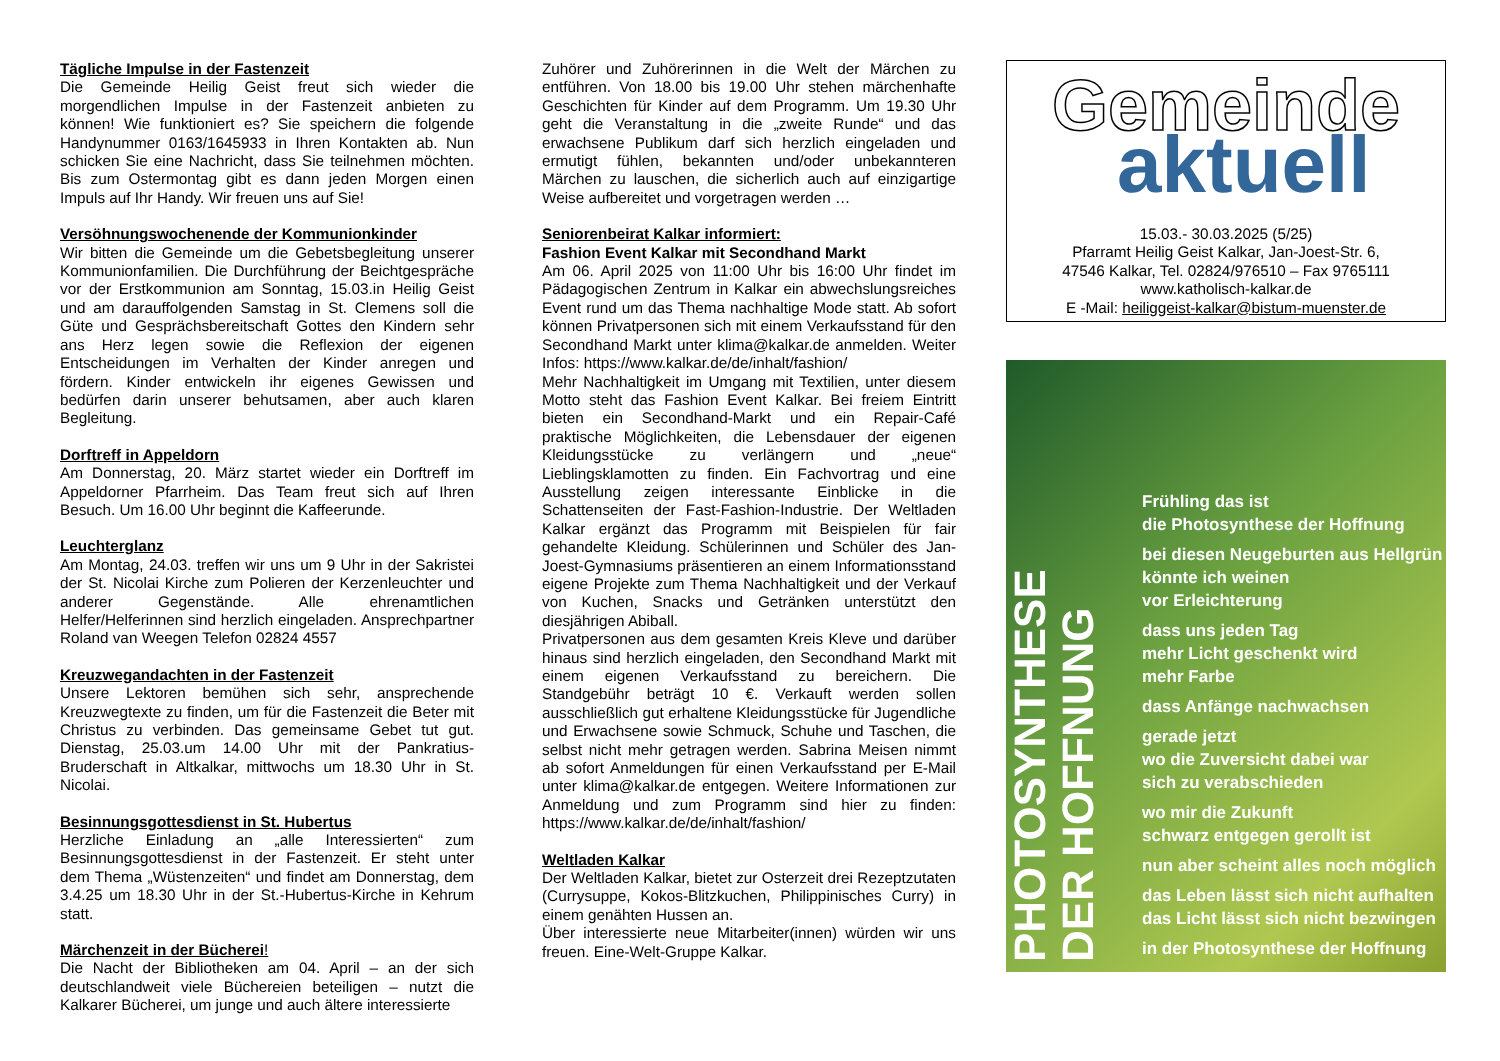Tägliche Impulse in der Fastenzeit
Die Gemeinde Heilig Geist freut sich wieder die morgendlichen Impulse in der Fastenzeit anbieten zu können! Wie funktioniert es? Sie speichern die folgende Handynummer 0163/1645933 in Ihren Kontakten ab. Nun schicken Sie eine Nachricht, dass Sie teilnehmen möchten. Bis zum Ostermontag gibt es dann jeden Morgen einen Impuls auf Ihr Handy. Wir freuen uns auf Sie!
Versöhnungswochenende der Kommunionkinder
Wir bitten die Gemeinde um die Gebetsbegleitung unserer Kommunionfamilien. Die Durchführung der Beichtgespräche vor der Erstkommunion am Sonntag, 15.03.in Heilig Geist und am darauffolgenden Samstag in St. Clemens soll die Güte und Gesprächsbereitschaft Gottes den Kindern sehr ans Herz legen sowie die Reflexion der eigenen Entscheidungen im Verhalten der Kinder anregen und fördern. Kinder entwickeln ihr eigenes Gewissen und bedürfen darin unserer behutsamen, aber auch klaren Begleitung.
Dorftreff in Appeldorn
Am Donnerstag, 20. März startet wieder ein Dorftreff im Appeldorner Pfarrheim. Das Team freut sich auf Ihren Besuch. Um 16.00 Uhr beginnt die Kaffeerunde.
Leuchterglanz
Am Montag, 24.03. treffen wir uns um 9 Uhr in der Sakristei der St. Nicolai Kirche zum Polieren der Kerzenleuchter und anderer Gegenstände. Alle ehrenamtlichen Helfer/Helferinnen sind herzlich eingeladen. Ansprechpartner Roland van Weegen Telefon 02824 4557
Kreuzwegandachten in der Fastenzeit
Unsere Lektoren bemühen sich sehr, ansprechende Kreuzwegtexte zu finden, um für die Fastenzeit die Beter mit Christus zu verbinden. Das gemeinsame Gebet tut gut. Dienstag, 25.03.um 14.00 Uhr mit der Pankratius-Bruderschaft in Altkalkar, mittwochs um 18.30 Uhr in St. Nicolai.
Besinnungsgottesdienst in St. Hubertus
Herzliche Einladung an „alle Interessierten“ zum Besinnungsgottesdienst in der Fastenzeit. Er steht unter dem Thema „Wüstenzeiten“ und findet am Donnerstag, dem 3.4.25 um 18.30 Uhr in der St.-Hubertus-Kirche in Kehrum statt.
Märchenzeit in der Bücherei!
Die Nacht der Bibliotheken am 04. April – an der sich deutschlandweit viele Büchereien beteiligen – nutzt die Kalkarer Bücherei, um junge und auch ältere interessierte
Zuhörer und Zuhörerinnen in die Welt der Märchen zu entführen. Von 18.00 bis 19.00 Uhr stehen märchenhafte Geschichten für Kinder auf dem Programm. Um 19.30 Uhr geht die Veranstaltung in die „zweite Runde“ und das erwachsene Publikum darf sich herzlich eingeladen und ermutigt fühlen, bekannten und/oder unbekannteren Märchen zu lauschen, die sicherlich auch auf einzigartige Weise aufbereitet und vorgetragen werden …
Seniorenbeirat Kalkar informiert:
Fashion Event Kalkar mit Secondhand Markt
Am 06. April 2025 von 11:00 Uhr bis 16:00 Uhr findet im Pädagogischen Zentrum in Kalkar ein abwechslungsreiches Event rund um das Thema nachhaltige Mode statt. Ab sofort können Privatpersonen sich mit einem Verkaufsstand für den Secondhand Markt unter klima@kalkar.de anmelden. Weiter Infos: https://www.kalkar.de/de/inhalt/fashion/
Mehr Nachhaltigkeit im Umgang mit Textilien, unter diesem Motto steht das Fashion Event Kalkar. Bei freiem Eintritt bieten ein Secondhand-Markt und ein Repair-Café praktische Möglichkeiten, die Lebensdauer der eigenen Kleidungsstücke zu verlängern und „neue“ Lieblingsklamotten zu finden. Ein Fachvortrag und eine Ausstellung zeigen interessante Einblicke in die Schattenseiten der Fast-Fashion-Industrie. Der Weltladen Kalkar ergänzt das Programm mit Beispielen für fair gehandelte Kleidung. Schülerinnen und Schüler des Jan-Joest-Gymnasiums präsentieren an einem Informationsstand eigene Projekte zum Thema Nachhaltigkeit und der Verkauf von Kuchen, Snacks und Getränken unterstützt den diesjährigen Abiball.
Privatpersonen aus dem gesamten Kreis Kleve und darüber hinaus sind herzlich eingeladen, den Secondhand Markt mit einem eigenen Verkaufsstand zu bereichern. Die Standgebühr beträgt 10 €. Verkauft werden sollen ausschließlich gut erhaltene Kleidungsstücke für Jugendliche und Erwachsene sowie Schmuck, Schuhe und Taschen, die selbst nicht mehr getragen werden. Sabrina Meisen nimmt ab sofort Anmeldungen für einen Verkaufsstand per E-Mail unter klima@kalkar.de entgegen. Weitere Informationen zur Anmeldung und zum Programm sind hier zu finden: https://www.kalkar.de/de/inhalt/fashion/
Weltladen Kalkar
Der Weltladen Kalkar, bietet zur Osterzeit drei Rezeptzutaten (Currysuppe, Kokos-Blitzkuchen, Philippinisches Curry) in einem genähten Hussen an.
Über interessierte neue Mitarbeiter(innen) würden wir uns freuen. Eine-Welt-Gruppe Kalkar.
Gemeinde
aktuell
15.03.- 30.03.2025 (5/25)
Pfarramt Heilig Geist Kalkar, Jan-Joest-Str. 6,
47546 Kalkar, Tel. 02824/976510 – Fax 9765111
www.katholisch-kalkar.de
E -Mail: heiliggeist-kalkar@bistum-muenster.de
PHOTOSYNTHESE
DER HOFFNUNG
Frühling das ist
die Photosynthese der Hoffnung
bei diesen Neugeburten aus Hellgrün
könnte ich weinen
vor Erleichterung
dass uns jeden Tag
mehr Licht geschenkt wird
mehr Farbe
dass Anfänge nachwachsen
gerade jetzt
wo die Zuversicht dabei war
sich zu verabschieden
wo mir die Zukunft
schwarz entgegen gerollt ist
nun aber scheint alles noch möglich
das Leben lässt sich nicht aufhalten
das Licht lässt sich nicht bezwingen
in der Photosynthese der Hoffnung